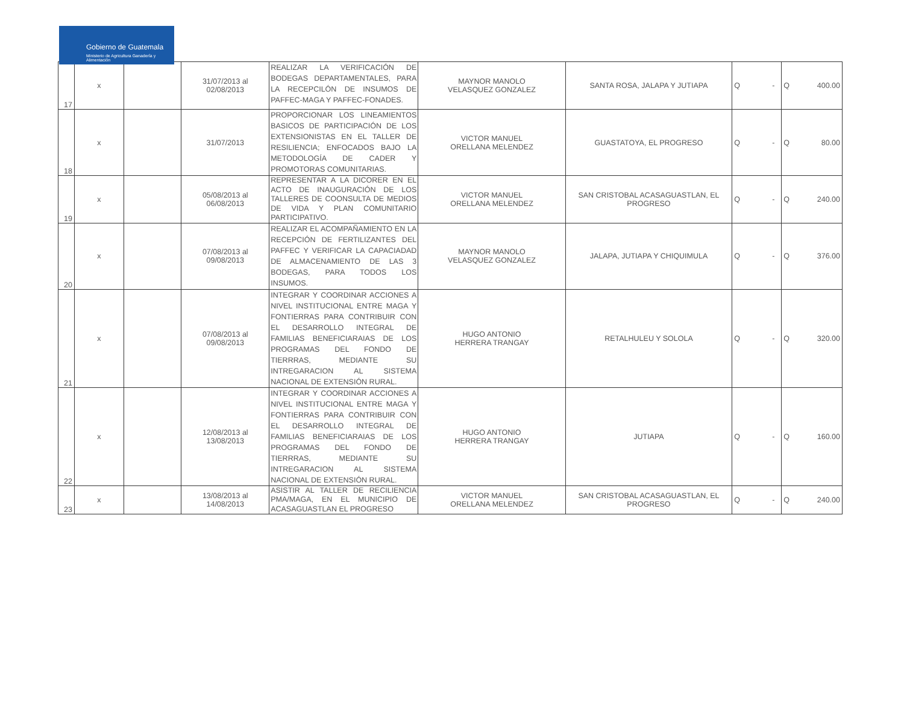Gobierno de Guatemala
Ministerio de Agricultura Ganadería y Alimentación
| 17 | x | | 31/07/2013 al 02/08/2013 | REALIZAR LA VERIFICACIÓN DE BODEGAS DEPARTAMENTALES, PARA LA RECEPCILÓN DE INSUMOS DE PAFFEC-MAGA Y PAFFEC-FONADES. | MAYNOR MANOLO VELASQUEZ GONZALEZ | SANTA ROSA, JALAPA Y JUTIAPA | Q | - | Q | 400.00 |
| 18 | x | | 31/07/2013 | PROPORCIONAR LOS LINEAMIENTOS BASICOS DE PARTICIPACIÓN DE LOS EXTENSIONISTAS EN EL TALLER DE RESILIENCIA; ENFOCADOS BAJO LA METODOLOGÍA DE CADER Y PROMOTORAS COMUNITARIAS. | VICTOR MANUEL ORELLANA MELENDEZ | GUASTATOYA, EL PROGRESO | Q | - | Q | 80.00 |
| 19 | x | | 05/08/2013 al 06/08/2013 | REPRESENTAR A LA DICORER EN EL ACTO DE INAUGURACIÓN DE LOS TALLERES DE COONSULTA DE MEDIOS DE VIDA Y PLAN COMUNITARIO PARTICIPATIVO. | VICTOR MANUEL ORELLANA MELENDEZ | SAN CRISTOBAL ACASAGUASTLAN, EL PROGRESO | Q | - | Q | 240.00 |
| 20 | x | | 07/08/2013 al 09/08/2013 | REALIZAR EL ACOMPAÑAMIENTO EN LA RECEPCIÓN DE FERTILIZANTES DEL PAFFEC Y VERIFICAR LA CAPACIADAD DE ALMACENAMIENTO DE LAS 3 BODEGAS, PARA TODOS LOS INSUMOS. | MAYNOR MANOLO VELASQUEZ GONZALEZ | JALAPA, JUTIAPA Y CHIQUIMULA | Q | - | Q | 376.00 |
| 21 | x | | 07/08/2013 al 09/08/2013 | INTEGRAR Y COORDINAR ACCIONES A NIVEL INSTITUCIONAL ENTRE MAGA Y FONTIERRAS PARA CONTRIBUIR CON EL DESARROLLO INTEGRAL DE FAMILIAS BENEFICIARAIAS DE LOS PROGRAMAS DEL FONDO DE TIERRRAS, MEDIANTE SU INTREGARACION AL SISTEMA NACIONAL DE EXTENSIÓN RURAL. | HUGO ANTONIO HERRERA TRANGAY | RETALHULEU Y SOLOLA | Q | - | Q | 320.00 |
| 22 | x | | 12/08/2013 al 13/08/2013 | INTEGRAR Y COORDINAR ACCIONES A NIVEL INSTITUCIONAL ENTRE MAGA Y FONTIERRAS PARA CONTRIBUIR CON EL DESARROLLO INTEGRAL DE FAMILIAS BENEFICIARAIAS DE LOS PROGRAMAS DEL FONDO DE TIERRRAS, MEDIANTE SU INTREGARACION AL SISTEMA NACIONAL DE EXTENSIÓN RURAL. | HUGO ANTONIO HERRERA TRANGAY | JUTIAPA | Q | - | Q | 160.00 |
| 23 | x | | 13/08/2013 al 14/08/2013 | ASISTIR AL TALLER DE RECILIENCIA PMA/MAGA, EN EL MUNICIPIO DE ACASAGUASTLAN EL PROGRESO | VICTOR MANUEL ORELLANA MELENDEZ | SAN CRISTOBAL ACASAGUASTLAN, EL PROGRESO | Q | - | Q | 240.00 |